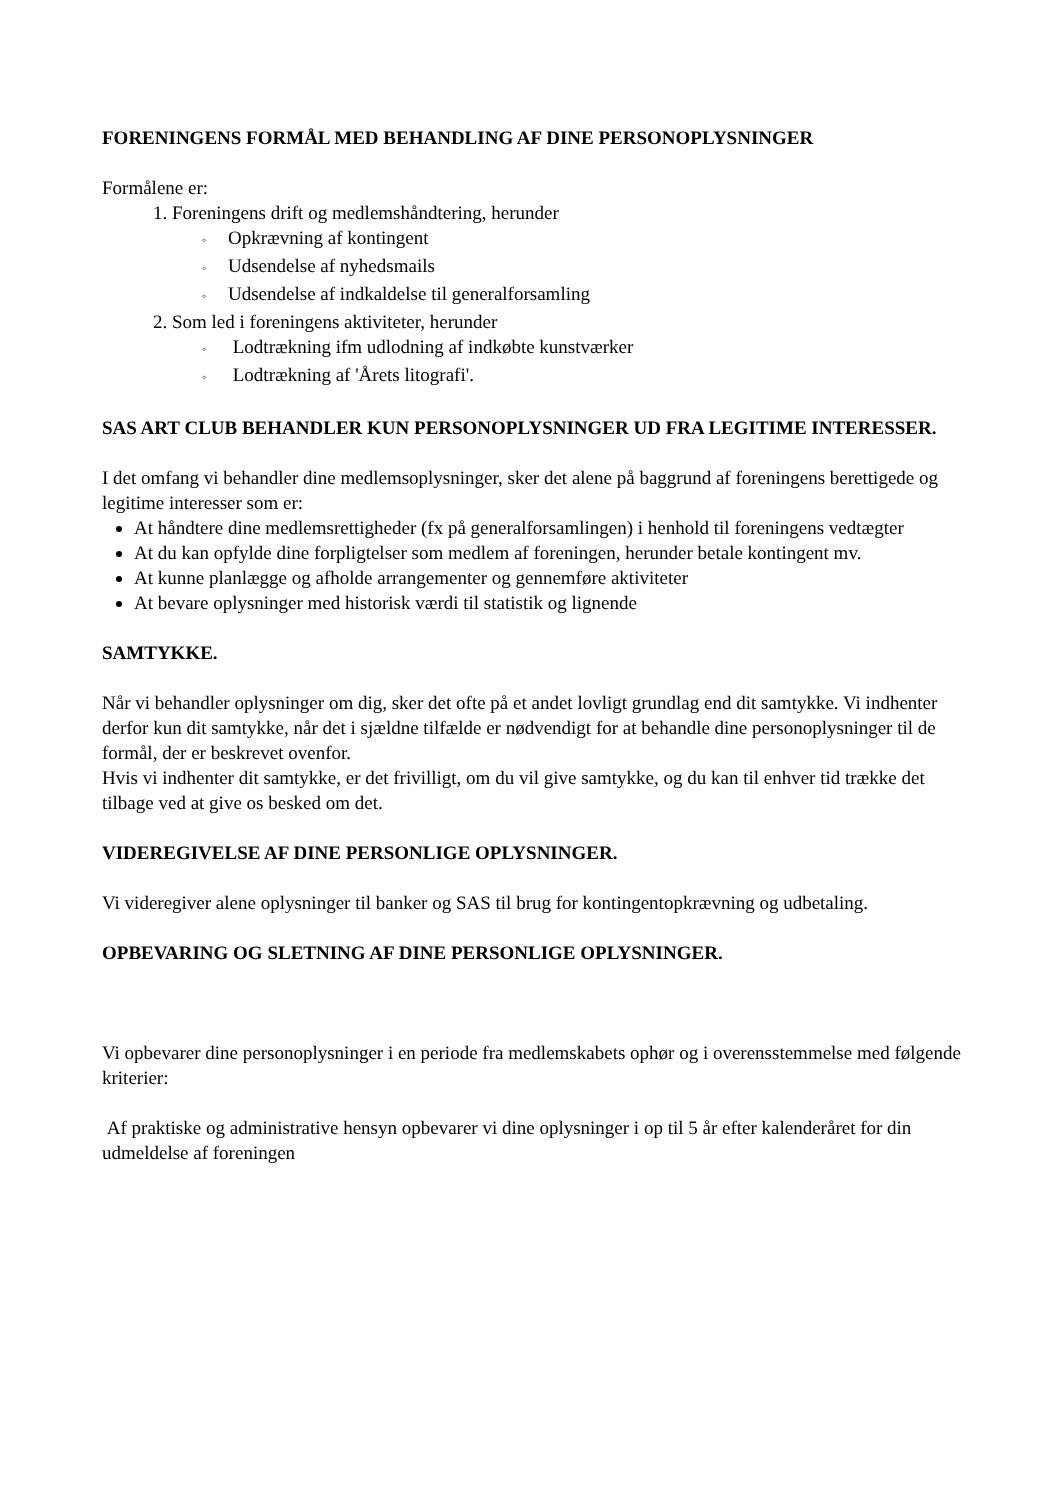FORENINGENS FORMÅL MED BEHANDLING AF DINE PERSONOPLYSNINGER
Formålene er:
1. Foreningens drift og medlemshåndtering, herunder
◦ Opkrævning af kontingent
◦ Udsendelse af nyhedsmails
◦ Udsendelse af indkaldelse til generalforsamling
2. Som led i foreningens aktiviteter, herunder
◦ Lodtrækning ifm udlodning af indkøbte kunstværker
◦ Lodtrækning af 'Årets litografi'.
SAS ART CLUB BEHANDLER KUN PERSONOPLYSNINGER UD FRA LEGITIME INTERESSER.
I det omfang vi behandler dine medlemsoplysninger, sker det alene på baggrund af foreningens berettigede og legitime interesser som er:
At håndtere dine medlemsrettigheder (fx på generalforsamlingen) i henhold til foreningens vedtægter
At du kan opfylde dine forpligtelser som medlem af foreningen, herunder betale kontingent mv.
At kunne planlægge og afholde arrangementer og gennemføre aktiviteter
At bevare oplysninger med historisk værdi til statistik og lignende
SAMTYKKE.
Når vi behandler oplysninger om dig, sker det ofte på et andet lovligt grundlag end dit samtykke. Vi indhenter derfor kun dit samtykke, når det i sjældne tilfælde er nødvendigt for at behandle dine personoplysninger til de formål, der er beskrevet ovenfor.
Hvis vi indhenter dit samtykke, er det frivilligt, om du vil give samtykke, og du kan til enhver tid trække det tilbage ved at give os besked om det.
VIDEREGIVELSE AF DINE PERSONLIGE OPLYSNINGER.
Vi videregiver alene oplysninger til banker og SAS til brug for kontingentopkrævning og udbetaling.
OPBEVARING OG SLETNING AF DINE PERSONLIGE OPLYSNINGER.
Vi opbevarer dine personoplysninger i en periode fra medlemskabets ophør og i overensstemmelse med følgende kriterier:
Af praktiske og administrative hensyn opbevarer vi dine oplysninger i op til 5 år efter kalenderåret for din udmeldelse af foreningen